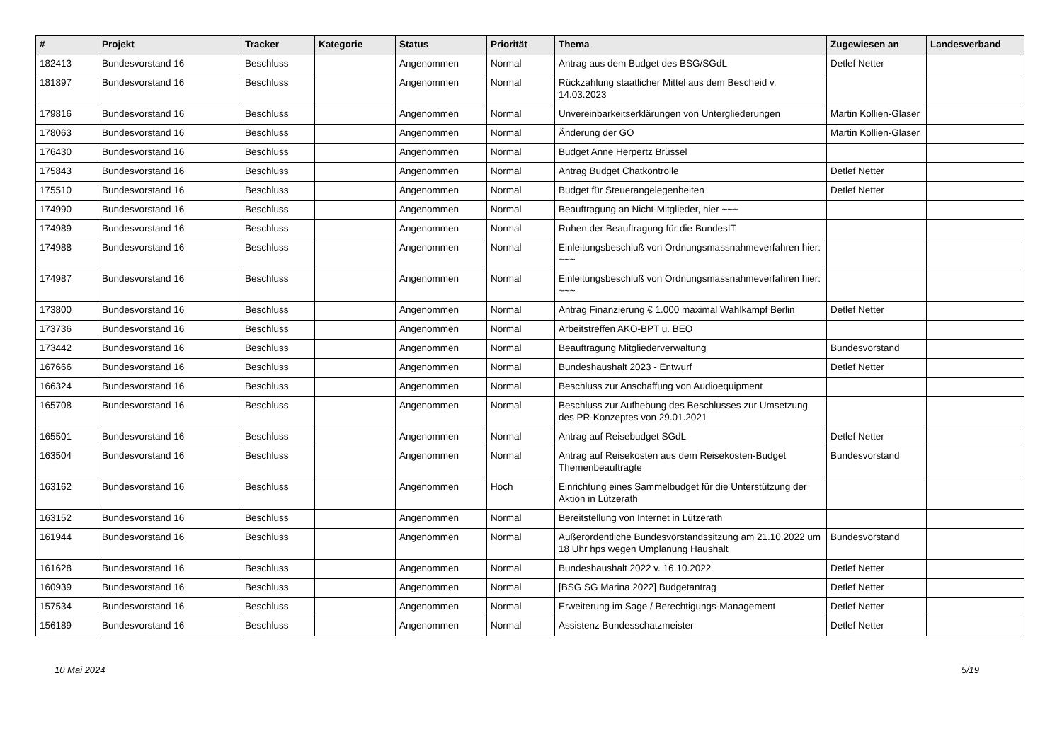| # | Projekt | Tracker | Kategorie | Status | Priorität | Thema | Zugewiesen an | Landesverband |
| --- | --- | --- | --- | --- | --- | --- | --- | --- |
| 182413 | Bundesvorstand 16 | Beschluss | | Angenommen | Normal | Antrag aus dem Budget des BSG/SGdL | Detlef Netter | |
| 181897 | Bundesvorstand 16 | Beschluss | | Angenommen | Normal | Rückzahlung staatlicher Mittel aus dem Bescheid v. 14.03.2023 | | |
| 179816 | Bundesvorstand 16 | Beschluss | | Angenommen | Normal | Unvereinbarkeitserklärungen von Untergliederungen | Martin Kollien-Glaser | |
| 178063 | Bundesvorstand 16 | Beschluss | | Angenommen | Normal | Änderung der GO | Martin Kollien-Glaser | |
| 176430 | Bundesvorstand 16 | Beschluss | | Angenommen | Normal | Budget Anne Herpertz Brüssel | | |
| 175843 | Bundesvorstand 16 | Beschluss | | Angenommen | Normal | Antrag Budget Chatkontrolle | Detlef Netter | |
| 175510 | Bundesvorstand 16 | Beschluss | | Angenommen | Normal | Budget für Steuerangelegenheiten | Detlef Netter | |
| 174990 | Bundesvorstand 16 | Beschluss | | Angenommen | Normal | Beauftragung an Nicht-Mitglieder, hier ~~~ | | |
| 174989 | Bundesvorstand 16 | Beschluss | | Angenommen | Normal | Ruhen der Beauftragung für die BundesIT | | |
| 174988 | Bundesvorstand 16 | Beschluss | | Angenommen | Normal | Einleitungsbeschluß von Ordnungsmassnahmeverfahren hier: ~~~ | | |
| 174987 | Bundesvorstand 16 | Beschluss | | Angenommen | Normal | Einleitungsbeschluß von Ordnungsmassnahmeverfahren hier: ~~~ | | |
| 173800 | Bundesvorstand 16 | Beschluss | | Angenommen | Normal | Antrag Finanzierung € 1.000 maximal Wahlkampf Berlin | Detlef Netter | |
| 173736 | Bundesvorstand 16 | Beschluss | | Angenommen | Normal | Arbeitstreffen AKO-BPT u. BEO | | |
| 173442 | Bundesvorstand 16 | Beschluss | | Angenommen | Normal | Beauftragung Mitgliederverwaltung | Bundesvorstand | |
| 167666 | Bundesvorstand 16 | Beschluss | | Angenommen | Normal | Bundeshaushalt 2023 - Entwurf | Detlef Netter | |
| 166324 | Bundesvorstand 16 | Beschluss | | Angenommen | Normal | Beschluss zur Anschaffung von Audioequipment | | |
| 165708 | Bundesvorstand 16 | Beschluss | | Angenommen | Normal | Beschluss zur Aufhebung des Beschlusses zur Umsetzung des PR-Konzeptes von 29.01.2021 | | |
| 165501 | Bundesvorstand 16 | Beschluss | | Angenommen | Normal | Antrag auf Reisebudget SGdL | Detlef Netter | |
| 163504 | Bundesvorstand 16 | Beschluss | | Angenommen | Normal | Antrag auf Reisekosten aus dem Reisekosten-Budget Themenbeauftragte | Bundesvorstand | |
| 163162 | Bundesvorstand 16 | Beschluss | | Angenommen | Hoch | Einrichtung eines Sammelbudget für die Unterstützung der Aktion in Lützerath | | |
| 163152 | Bundesvorstand 16 | Beschluss | | Angenommen | Normal | Bereitstellung von Internet in Lützerath | | |
| 161944 | Bundesvorstand 16 | Beschluss | | Angenommen | Normal | Außerordentliche Bundesvorstandssitzung am 21.10.2022 um 18 Uhr hps wegen Umplanung Haushalt | Bundesvorstand | |
| 161628 | Bundesvorstand 16 | Beschluss | | Angenommen | Normal | Bundeshaushalt 2022 v. 16.10.2022 | Detlef Netter | |
| 160939 | Bundesvorstand 16 | Beschluss | | Angenommen | Normal | [BSG SG Marina 2022] Budgetantrag | Detlef Netter | |
| 157534 | Bundesvorstand 16 | Beschluss | | Angenommen | Normal | Erweiterung im Sage / Berechtigungs-Management | Detlef Netter | |
| 156189 | Bundesvorstand 16 | Beschluss | | Angenommen | Normal | Assistenz Bundesschatzmeister | Detlef Netter | |
10 Mai 2024 5/19